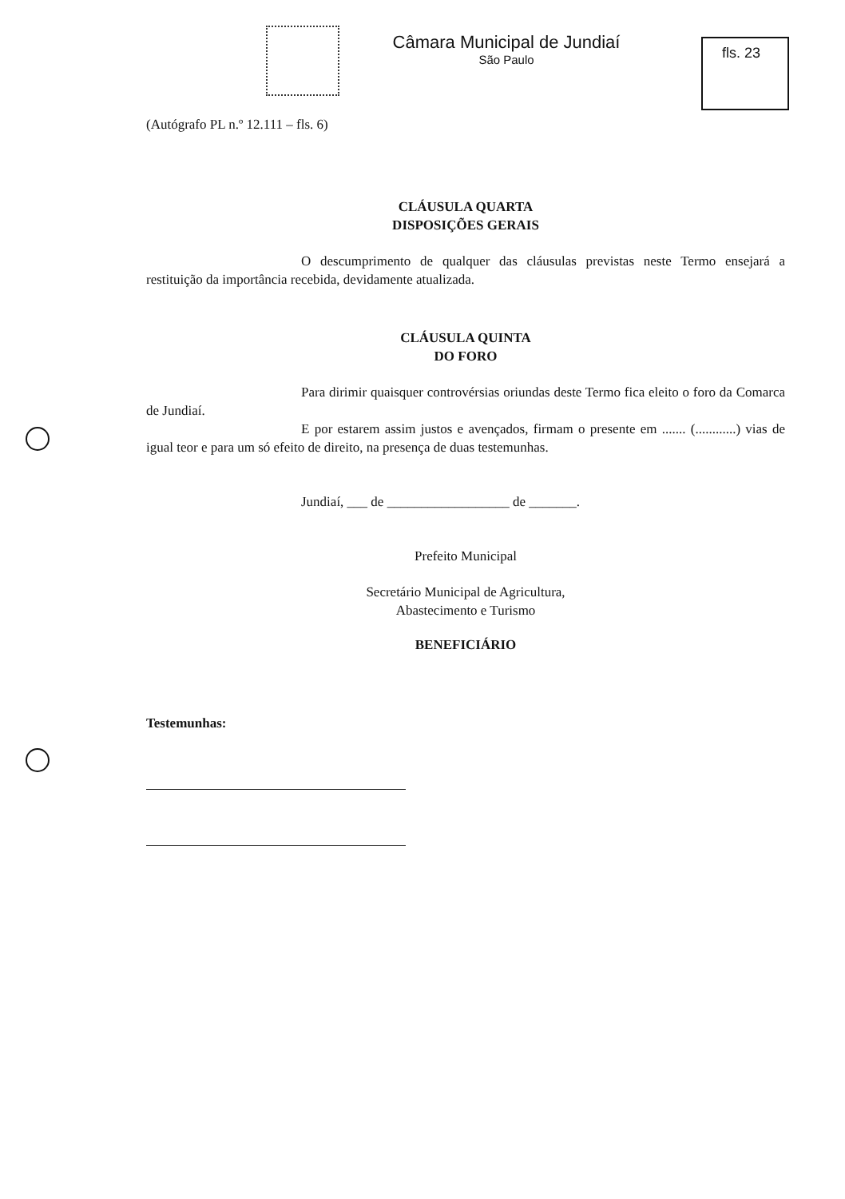Câmara Municipal de Jundiaí
São Paulo
fls. 23
(Autógrafo PL n.º 12.111 – fls. 6)
CLÁUSULA QUARTA
DISPOSIÇÕES GERAIS
O descumprimento de qualquer das cláusulas previstas neste Termo ensejará a restituição da importância recebida, devidamente atualizada.
CLÁUSULA QUINTA
DO FORO
Para dirimir quaisquer controvérsias oriundas deste Termo fica eleito o foro da Comarca de Jundiaí.
E por estarem assim justos e avençados, firmam o presente em ....... (............) vias de igual teor e para um só efeito de direito, na presença de duas testemunhas.
Jundiaí, ___ de __________________ de _______.
Prefeito Municipal
Secretário Municipal de Agricultura,
Abastecimento e Turismo
BENEFICIÁRIO
Testemunhas: